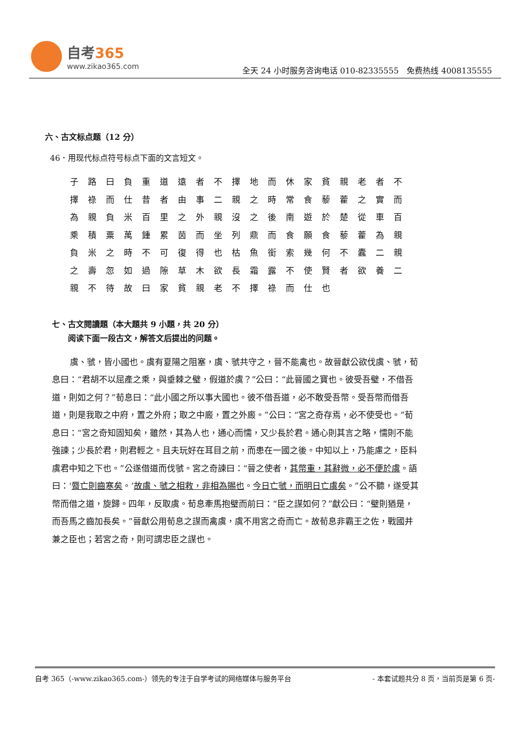自考365
www.zikao365.com
全天 24 小时服务咨询电话 010-82335555　免费热线 4008135555
六、古文标点题（12 分）
46．用现代标点符号标点下面的文言短文。
子路曰負重道遠者不擇地而休家貧親老者不
擇祿而仕昔者由事二親之時常食藜藿之實而
為親負米百里之外親沒之後南遊於楚從車百
乘積粟萬鍾累茵而坐列鼎而食願食藜藿為親
負米之時不可復得也枯魚銜索幾何不蠹二親
之壽忽如過隙草木欲長霜露不使賢者欲養二
親不待故曰家貧親老不擇祿而仕也
七、古文閱讀題（本大題共 9 小題，共 20 分）
　　阅读下面一段古文，解答文后提出的问题。
虞、虢，皆小國也。虞有夏陽之阻塞，虞、虢共守之，晉不能禽也。故晉獻公欲伐虞、虢，荀息曰：“君胡不以屈產之乘，與垂棘之璧，假道於虞？”公曰：“此晉國之寶也。彼受吾璧，不借吾道，則如之何？”荀息曰：“此小國之所以事大國也。彼不借吾道，必不敢受吾幣。受吾幣而借吾道，則是我取之中府，置之外府；取之中廄，置之外廄。”公曰：“宮之奇存焉，必不使受也。”荀息曰：“宮之奇知固知矣，雖然，其為人也，通心而懦，又少長於君。通心則其言之略，懦則不能強諫；少長於君，則君輕之。且夫玩好在耳目之前，而患在一國之後。中知以上，乃能慮之，臣料虞君中知之下也。”公遂借道而伐虢。宮之奇諫曰：“晉之使者，其幣重，其辭微，必不便於虞。語曰：‘脣亡則齒寒矣。’故虞、虢之相救，非相為賜也。今日亡虢，而明日亡虞矣。”公不聽，遂受其幣而借之道，旋歸。四年，反取虞。荀息牽馬抱璧而前曰：“臣之謀如何？”獻公曰：“璧則猶是，而吾馬之齒加長矣。”晉獻公用荀息之謀而禽虞，虞不用宮之奇而亡。故荀息非霸王之佐，戰國并兼之臣也；若宮之奇，則可謂忠臣之謀也。
自考 365（-www.zikao365.com-）领先的专注于自学考试的网络媒体与服务平台 - 本套试题共分 8 页，当前页是第 6 页-